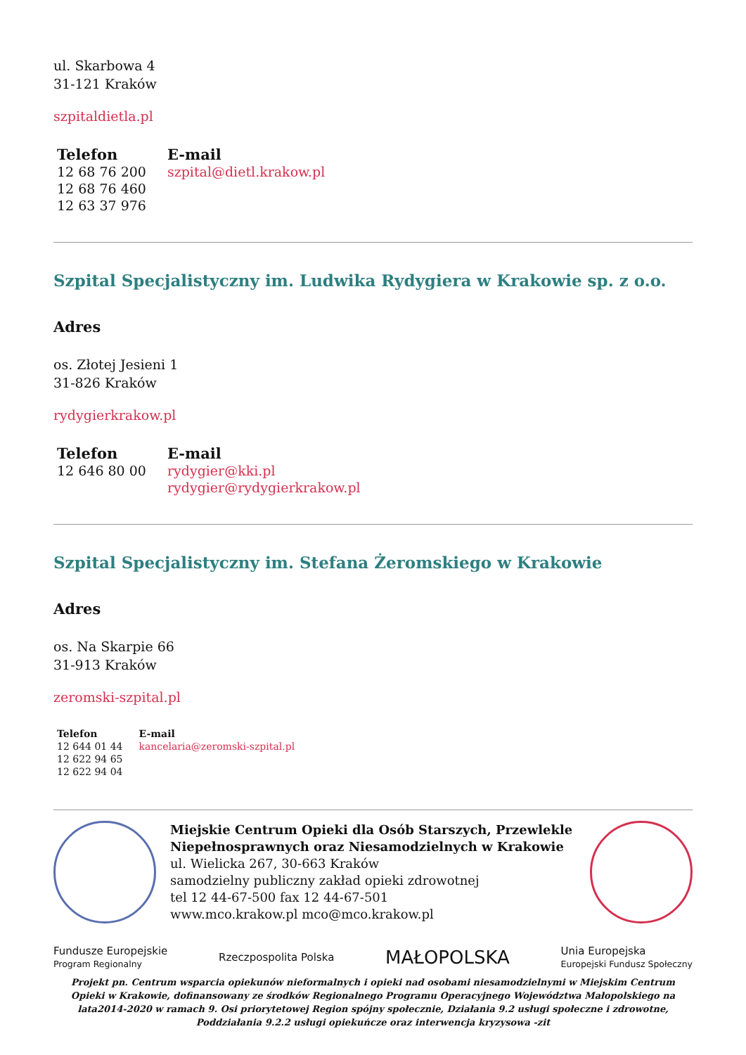ul. Skarbowa 4
31-121 Kraków
szpitaldietla.pl
| Telefon | E-mail |
| --- | --- |
| 12 68 76 200 12 68 76 460 12 63 37 976 | szpital@dietl.krakow.pl |
Szpital Specjalistyczny im. Ludwika Rydygiera w Krakowie sp. z o.o.
Adres
os. Złotej Jesieni 1
31-826 Kraków
rydygierkrakow.pl
| Telefon | E-mail |
| --- | --- |
| 12 646 80 00 | rydygier@kki.pl rydygier@rydygierkrakow.pl |
Szpital Specjalistyczny im. Stefana Żeromskiego w Krakowie
Adres
os. Na Skarpie 66
31-913 Kraków
zeromski-szpital.pl
| Telefon | E-mail |
| --- | --- |
| 12 644 01 44 12 622 94 65 12 622 94 04 | kancelaria@zeromski-szpital.pl |
Miejskie Centrum Opieki dla Osób Starszych, Przewlekle Niepełnosprawnych oraz Niesamodzielnych w Krakowie
ul. Wielicka 267, 30-663 Kraków
samodzielny publiczny zakład opieki zdrowotnej
tel 12 44-67-500 fax 12 44-67-501
www.mco.krakow.pl mco@mco.krakow.pl
Fundusze Europejskie
Program Regionalny Rzeczpospolita Polska MAŁOPOLSKA Unia Europejska
Europejski Fundusz Społeczny
Projekt pn. Centrum wsparcia opiekunów nieformalnych i opieki nad osobami niesamodzielnymi w Miejskim Centrum Opieki w Krakowie, dofinansowany ze środków Regionalnego Programu Operacyjnego Województwa Małopolskiego na lata2014-2020 w ramach 9. Osi priorytetowej Region spójny społecznie, Działania 9.2 usługi społeczne i zdrowotne, Poddziałania 9.2.2 usługi opiekuńcze oraz interwencja kryzysowa -zit